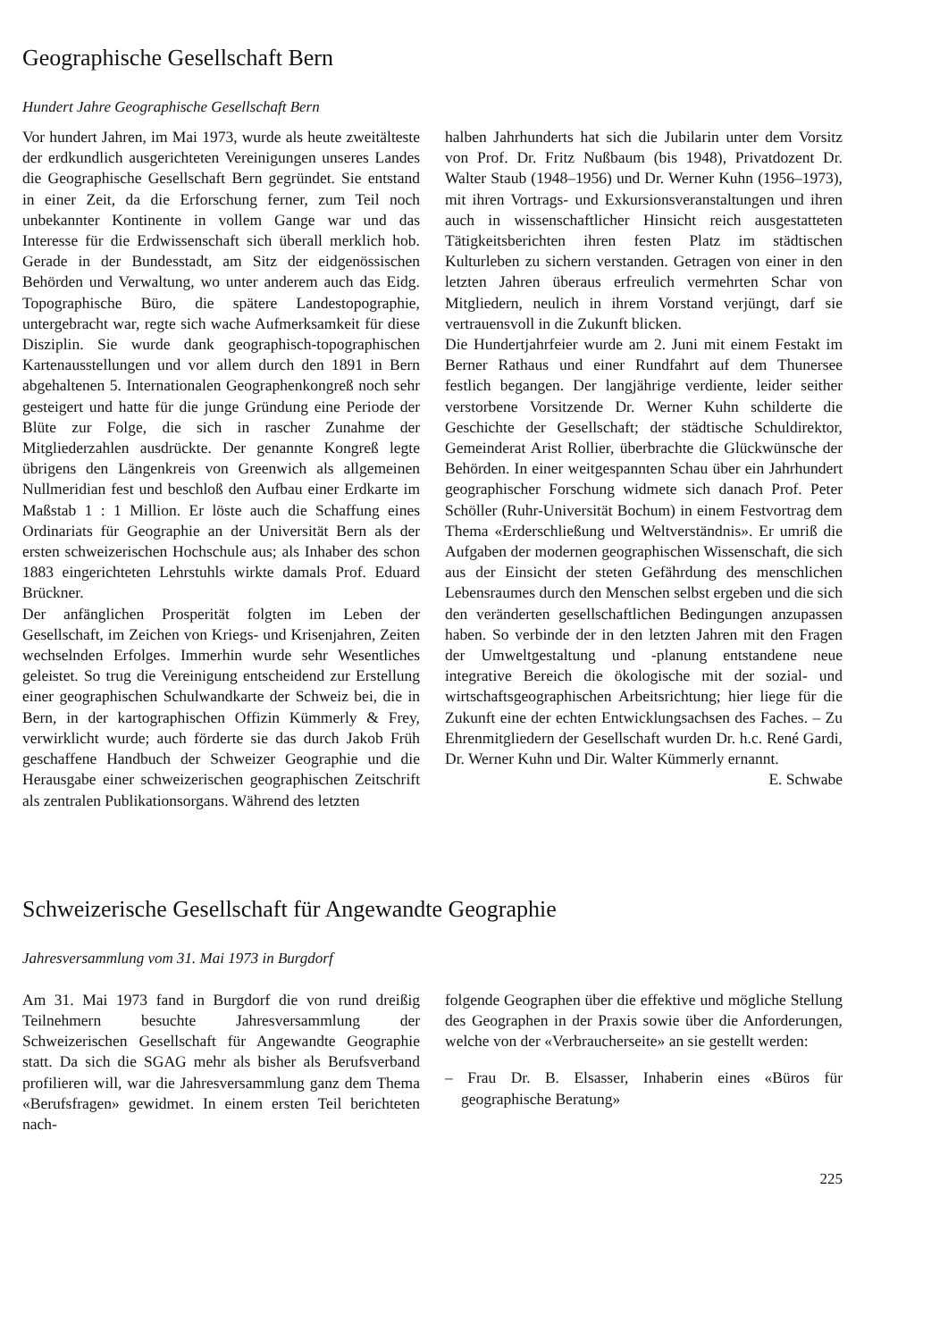Geographische Gesellschaft Bern
Hundert Jahre Geographische Gesellschaft Bern
Vor hundert Jahren, im Mai 1973, wurde als heute zweitälteste der erdkundlich ausgerichteten Vereinigungen unseres Landes die Geographische Gesellschaft Bern gegründet. Sie entstand in einer Zeit, da die Erforschung ferner, zum Teil noch unbekannter Kontinente in vollem Gange war und das Interesse für die Erdwissenschaft sich überall merklich hob. Gerade in der Bundesstadt, am Sitz der eidgenössischen Behörden und Verwaltung, wo unter anderem auch das Eidg. Topographische Büro, die spätere Landestopographie, untergebracht war, regte sich wache Aufmerksamkeit für diese Disziplin. Sie wurde dank geographisch-topographischen Kartenausstellungen und vor allem durch den 1891 in Bern abgehaltenen 5. Internationalen Geographenkongreß noch sehr gesteigert und hatte für die junge Gründung eine Periode der Blüte zur Folge, die sich in rascher Zunahme der Mitgliederzahlen ausdrückte. Der genannte Kongreß legte übrigens den Längenkreis von Greenwich als allgemeinen Nullmeridian fest und beschloß den Aufbau einer Erdkarte im Maßstab 1 : 1 Million. Er löste auch die Schaffung eines Ordinariats für Geographie an der Universität Bern als der ersten schweizerischen Hochschule aus; als Inhaber des schon 1883 eingerichteten Lehrstuhls wirkte damals Prof. Eduard Brückner.
Der anfänglichen Prosperität folgten im Leben der Gesellschaft, im Zeichen von Kriegs- und Krisenjahren, Zeiten wechselnden Erfolges. Immerhin wurde sehr Wesentliches geleistet. So trug die Vereinigung entscheidend zur Erstellung einer geographischen Schulwandkarte der Schweiz bei, die in Bern, in der kartographischen Offizin Kümmerly & Frey, verwirklicht wurde; auch förderte sie das durch Jakob Früh geschaffene Handbuch der Schweizer Geographie und die Herausgabe einer schweizerischen geographischen Zeitschrift als zentralen Publikationsorgans. Während des letzten
halben Jahrhunderts hat sich die Jubilarin unter dem Vorsitz von Prof. Dr. Fritz Nußbaum (bis 1948), Privatdozent Dr. Walter Staub (1948–1956) und Dr. Werner Kuhn (1956–1973), mit ihren Vortrags- und Exkursionsveranstaltungen und ihren auch in wissenschaftlicher Hinsicht reich ausgestatteten Tätigkeitsberichten ihren festen Platz im städtischen Kulturleben zu sichern verstanden. Getragen von einer in den letzten Jahren überaus erfreulich vermehrten Schar von Mitgliedern, neulich in ihrem Vorstand verjüngt, darf sie vertrauensvoll in die Zukunft blicken.
Die Hundertjahrfeier wurde am 2. Juni mit einem Festakt im Berner Rathaus und einer Rundfahrt auf dem Thunersee festlich begangen. Der langjährige verdiente, leider seither verstorbene Vorsitzende Dr. Werner Kuhn schilderte die Geschichte der Gesellschaft; der städtische Schuldirektor, Gemeinderat Arist Rollier, überbrachte die Glückwünsche der Behörden. In einer weitgespannten Schau über ein Jahrhundert geographischer Forschung widmete sich danach Prof. Peter Schöller (Ruhr-Universität Bochum) in einem Festvortrag dem Thema «Erderschließung und Weltverständnis». Er umriß die Aufgaben der modernen geographischen Wissenschaft, die sich aus der Einsicht der steten Gefährdung des menschlichen Lebensraumes durch den Menschen selbst ergeben und die sich den veränderten gesellschaftlichen Bedingungen anzupassen haben. So verbinde der in den letzten Jahren mit den Fragen der Umweltgestaltung und -planung entstandene neue integrative Bereich die ökologische mit der sozial- und wirtschaftsgeographischen Arbeitsrichtung; hier liege für die Zukunft eine der echten Entwicklungsachsen des Faches. – Zu Ehrenmitgliedern der Gesellschaft wurden Dr. h.c. René Gardi, Dr. Werner Kuhn und Dir. Walter Kümmerly ernannt.
E. Schwabe
Schweizerische Gesellschaft für Angewandte Geographie
Jahresversammlung vom 31. Mai 1973 in Burgdorf
Am 31. Mai 1973 fand in Burgdorf die von rund dreißig Teilnehmern besuchte Jahresversammlung der Schweizerischen Gesellschaft für Angewandte Geographie statt. Da sich die SGAG mehr als bisher als Berufsverband profilieren will, war die Jahresversammlung ganz dem Thema «Berufsfragen» gewidmet. In einem ersten Teil berichteten nach-
folgende Geographen über die effektive und mögliche Stellung des Geographen in der Praxis sowie über die Anforderungen, welche von der «Verbraucherseite» an sie gestellt werden:
– Frau Dr. B. Elsasser, Inhaberin eines «Büros für geographische Beratung»
225